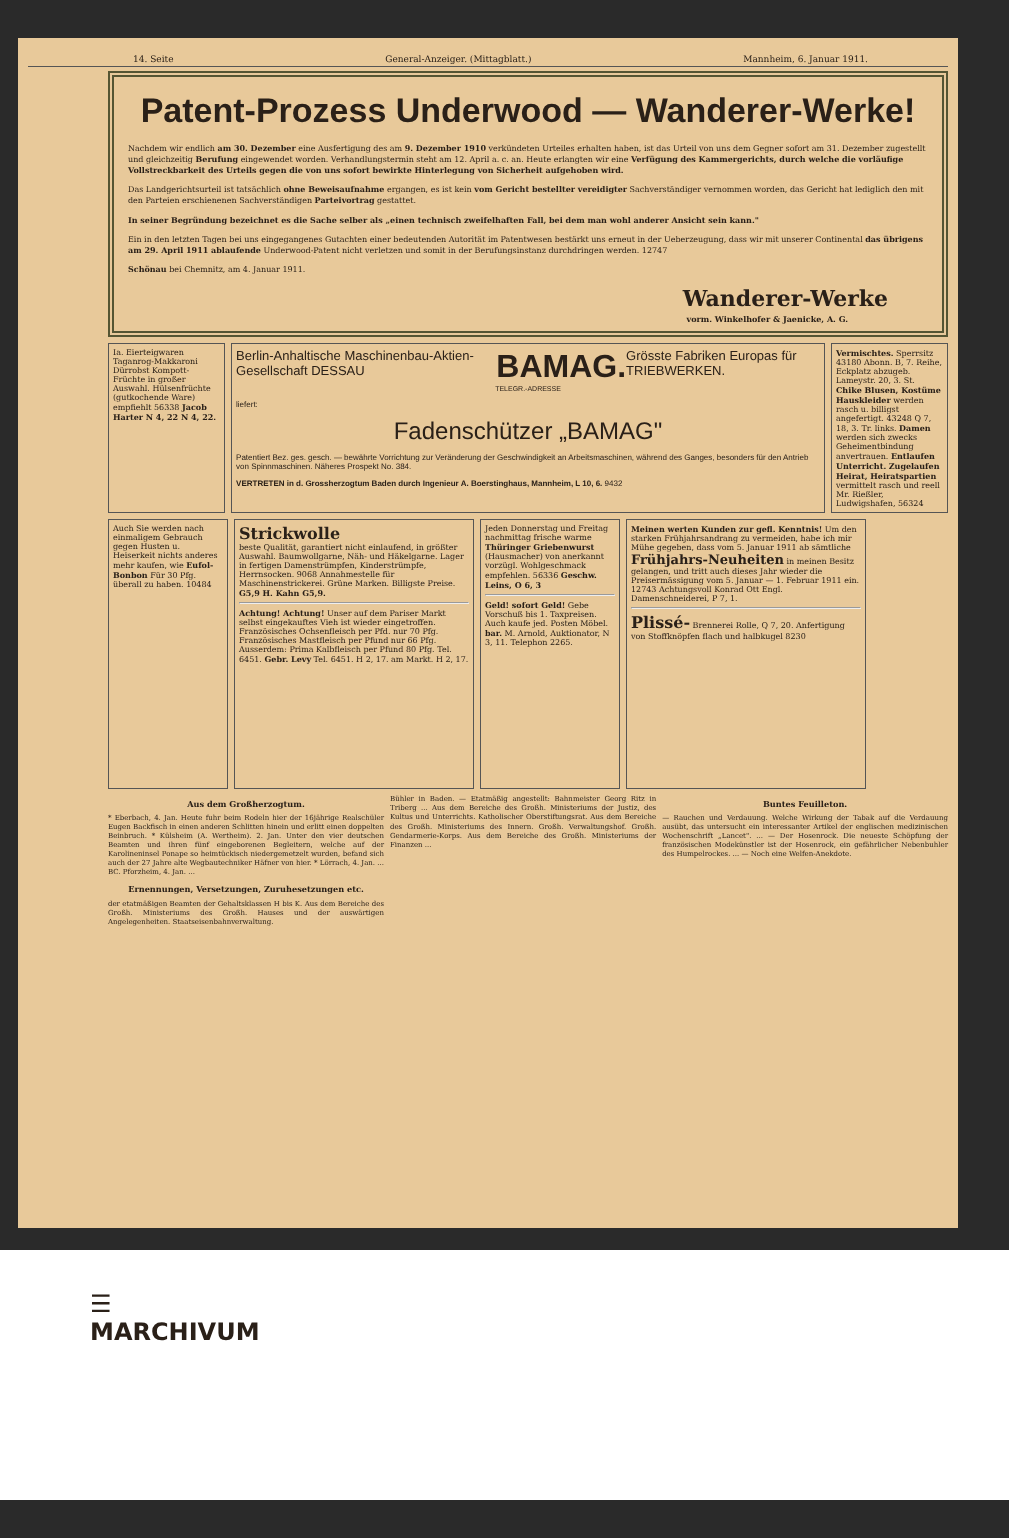14. Seite General-Anzeiger. (Mittagblatt.) Mannheim, 6. Januar 1911.
Patent-Prozess Underwood — Wanderer-Werke!
Nachdem wir endlich am 30. Dezember eine Ausfertigung des am 9. Dezember 1910 verkündeten Urteiles erhalten haben, ist das Urteil von uns dem Gegner sofort am 31. Dezember zugestellt und gleichzeitig Berufung eingewendet worden. Verhandlungstermin steht am 12. April a. c. an. Heute erlangten wir eine Verfügung des Kammergerichts, durch welche die vorläufige Vollstreckbarkeit des Urteils gegen die von uns sofort bewirkte Hinterlegung von Sicherheit aufgehoben wird.
Das Landgerichtsurteil ist tatsächlich ohne Beweisaufnahme ergangen, es ist kein vom Gericht bestellter vereidigter Sachverständiger vernommen worden, das Gericht hat lediglich den mit den Parteien erschienenen Sachverständigen Parteivortrag gestattet.
In seiner Begründung bezeichnet es die Sache selber als „einen technisch zweifelhaften Fall, bei dem man wohl anderer Ansicht sein kann."
Ein in den letzten Tagen bei uns eingegangenes Gutachten einer bedeutenden Autorität im Patentwesen bestärkt uns erneut in der Ueberzeugung, dass wir mit unserer Continental das übrigens am 29. April 1911 ablaufende Underwood-Patent nicht verletzen und somit in der Berufungsinstanz durchdringen werden. 12747
Schönau bei Chemnitz, am 4. Januar 1911.
Wanderer-Werke
vorm. Winkelhofer & Jaenicke, A. G.
Ia. Eierteigwaren Taganrog-Makkaroni Dürrobst Kompott-Früchte in großer Auswahl. Hülsenfrüchte (gutkochende Ware) empfiehlt 56338 Jacob Harter N 4, 22 N 4, 22.
Berlin-Anhaltische Maschinenbau-Aktien-Gesellschaft DESSAU BAMAG. Grösste Fabriken Europas für TRIEBWERKEN.
TELEGR.-ADRESSE
liefert:
Fadenschützer „BAMAG"
Patentiert Bez. ges. gesch. — bewährte Vorrichtung zur Veränderung der Geschwindigkeit an Arbeitsmaschinen, während des Ganges, besonders für den Antrieb von Spinnmaschinen. Näheres Prospekt No. 384.
VERTRETEN in d. Grossherzogtum Baden durch Ingenieur A. Boerstinghaus, Mannheim, L 10, 6. 9432
Vermischtes. Sperrsitz 43180 Abonn. B, 7. Reihe, Eckplatz abzugeb. Lameystr. 20, 3. St. Chike Blusen, Kostüme Hauskleider werden rasch u. billigst angefertigt. 43248 Q 7, 18, 3. Tr. links. Damen werden sich zwecks Geheimentbindung anvertrauen. Entlaufen Unterricht. Zugelaufen Heirat, Heiratspartien vermittelt rasch und reell Mr. Rießler, Ludwigshafen, 56324
Auch Sie werden nach einmaligem Gebrauch gegen Husten u. Heiserkeit nichts anderes mehr kaufen, wie Eufol-Bonbon Für 30 Pfg. überall zu haben. 10484
Strickwolle
beste Qualität, garantiert nicht einlaufend, in größter Auswahl. Baumwollgarne, Näh- und Häkelgarne. Lager in fertigen Damenstrümpfen, Kinderstrümpfe, Herrnsocken. 9068 Annahmestelle für Maschinenstrickerei. Grüne Marken. Billigste Preise. G5,9 H. Kahn G5,9.
Achtung! Achtung! Unser auf dem Pariser Markt selbst eingekauftes Vieh ist wieder eingetroffen. Französisches Ochsenfleisch per Pfd. nur 70 Pfg. Französisches Mastfleisch per Pfund nur 66 Pfg. Ausserdem: Prima Kalbfleisch per Pfund 80 Pfg. Tel. 6451. Gebr. Levy Tel. 6451. H 2, 17. am Markt. H 2, 17.
Jeden Donnerstag und Freitag nachmittag frische warme Thüringer Griebenwurst (Hausmacher) von anerkannt vorzügl. Wohlgeschmack empfehlen. 56336 Geschw. Leins, O 6, 3
Geld! sofort Geld! Gebe Vorschuß bis 1. Taxpreisen. Auch kaufe jed. Posten Möbel. bar. M. Arnold, Auktionator, N 3, 11. Telephon 2265.
Meinen werten Kunden zur gefl. Kenntnis! Um den starken Frühjahrsandrang zu vermeiden, habe ich mir Mühe gegeben, dass vom 5. Januar 1911 ab sämtliche Frühjahrs-Neuheiten in meinen Besitz gelangen, und tritt auch dieses Jahr wieder die Preisermässigung vom 5. Januar — 1. Februar 1911 ein. 12743 Achtungsvoll Konrad Ott Engl. Damenschneiderei, P 7, 1.
Plissé- Brennerei Rolle, Q 7, 20. Anfertigung von Stoffknöpfen flach und halbkugel 8230
Aus dem Großherzogtum.
* Eberbach, 4. Jan. Heute fuhr beim Rodeln hier der 16jährige Realschüler Eugen Backfisch in einen anderen Schlitten hinein und erlitt einen doppelten Beinbruch. * Külsheim (A. Wertheim). 2. Jan. Unter den vier deutschen Beamten und ihren fünf eingeborenen Begleitern, welche auf der Karolineninsel Ponape so heimtückisch niedergemetzelt wurden, befand sich auch der 27 Jahre alte Wegbautechniker Häfner von hier. * Lörrach, 4. Jan. ... BC. Pforzheim, 4. Jan. ...
Ernennungen, Versetzungen, Zuruhesetzungen etc.
der etatmäßigen Beamten der Gehaltsklassen H bis K. Aus dem Bereiche des Großh. Ministeriums des Großh. Hauses und der auswärtigen Angelegenheiten. Staatseisenbahnverwaltung.
Bühler in Baden. — Etatmäßig angestellt: Bahnmeister Georg Ritz in Triberg ... Aus dem Bereiche des Großh. Ministeriums der Justiz, des Kultus und Unterrichts. Katholischer Oberstiftungsrat. Aus dem Bereiche des Großh. Ministeriums des Innern. Großh. Verwaltungshof. Großh. Gendarmerie-Korps. Aus dem Bereiche des Großh. Ministeriums der Finanzen ...
Buntes Feuilleton.
— Rauchen und Verdauung. Welche Wirkung der Tabak auf die Verdauung ausübt, das untersucht ein interessanter Artikel der englischen medizinischen Wochenschrift „Lancet". ... — Der Hosenrock. Die neueste Schöpfung der französischen Modekünstler ist der Hosenrock, ein gefährlicher Nebenbuhler des Humpelrockes. ... — Noch eine Welfen-Anekdote.
☰
MARCHIVUM